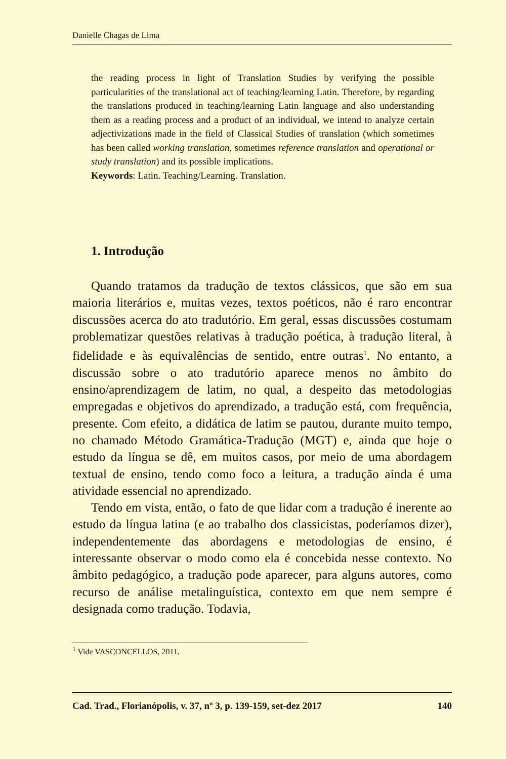Danielle Chagas de Lima
the reading process in light of Translation Studies by verifying the possible particularities of the translational act of teaching/learning Latin. Therefore, by regarding the translations produced in teaching/learning Latin language and also understanding them as a reading process and a product of an individual, we intend to analyze certain adjectivizations made in the field of Classical Studies of translation (which sometimes has been called working translation, sometimes reference translation and operational or study translation) and its possible implications.
Keywords: Latin. Teaching/Learning. Translation.
1. Introdução
Quando tratamos da tradução de textos clássicos, que são em sua maioria literários e, muitas vezes, textos poéticos, não é raro encontrar discussões acerca do ato tradutório. Em geral, essas discussões costumam problematizar questões relativas à tradução poética, à tradução literal, à fidelidade e às equivalências de sentido, entre outras<sup>1</sup>. No entanto, a discussão sobre o ato tradutório aparece menos no âmbito do ensino/aprendizagem de latim, no qual, a despeito das metodologias empregadas e objetivos do aprendizado, a tradução está, com frequência, presente. Com efeito, a didática de latim se pautou, durante muito tempo, no chamado Método Gramática-Tradução (MGT) e, ainda que hoje o estudo da língua se dê, em muitos casos, por meio de uma abordagem textual de ensino, tendo como foco a leitura, a tradução ainda é uma atividade essencial no aprendizado.
Tendo em vista, então, o fato de que lidar com a tradução é inerente ao estudo da língua latina (e ao trabalho dos classicistas, poderíamos dizer), independentemente das abordagens e metodologias de ensino, é interessante observar o modo como ela é concebida nesse contexto. No âmbito pedagógico, a tradução pode aparecer, para alguns autores, como recurso de análise metalinguística, contexto em que nem sempre é designada como tradução. Todavia,
<sup>1</sup> Vide VASCONCELLOS, 2011.
Cad. Trad., Florianópolis, v. 37, nº 3, p. 139-159, set-dez 2017 140